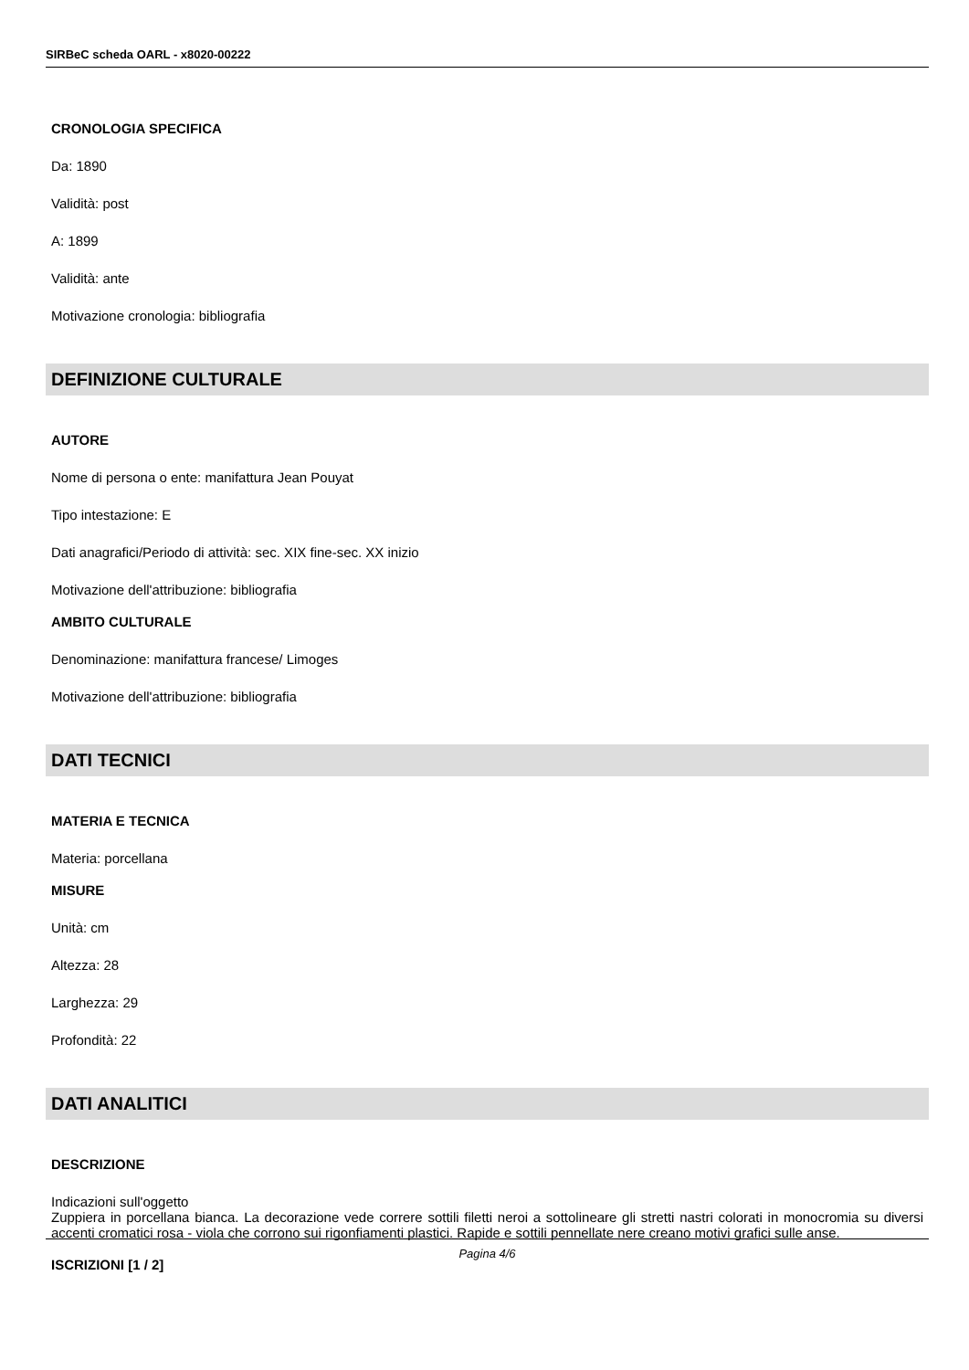SIRBeC scheda OARL - x8020-00222
CRONOLOGIA SPECIFICA
Da: 1890
Validità: post
A: 1899
Validità: ante
Motivazione cronologia: bibliografia
DEFINIZIONE CULTURALE
AUTORE
Nome di persona o ente: manifattura Jean Pouyat
Tipo intestazione: E
Dati anagrafici/Periodo di attività: sec. XIX fine-sec. XX inizio
Motivazione dell'attribuzione: bibliografia
AMBITO CULTURALE
Denominazione: manifattura francese/ Limoges
Motivazione dell'attribuzione: bibliografia
DATI TECNICI
MATERIA E TECNICA
Materia: porcellana
MISURE
Unità: cm
Altezza: 28
Larghezza: 29
Profondità: 22
DATI ANALITICI
DESCRIZIONE
Indicazioni sull'oggetto
Zuppiera in porcellana bianca. La decorazione vede correre sottili filetti neroi a sottolineare gli stretti nastri colorati in monocromia su diversi accenti cromatici rosa - viola che corrono sui rigonfiamenti plastici. Rapide e sottili pennellate nere creano motivi grafici sulle anse.
ISCRIZIONI [1 / 2]
Pagina 4/6